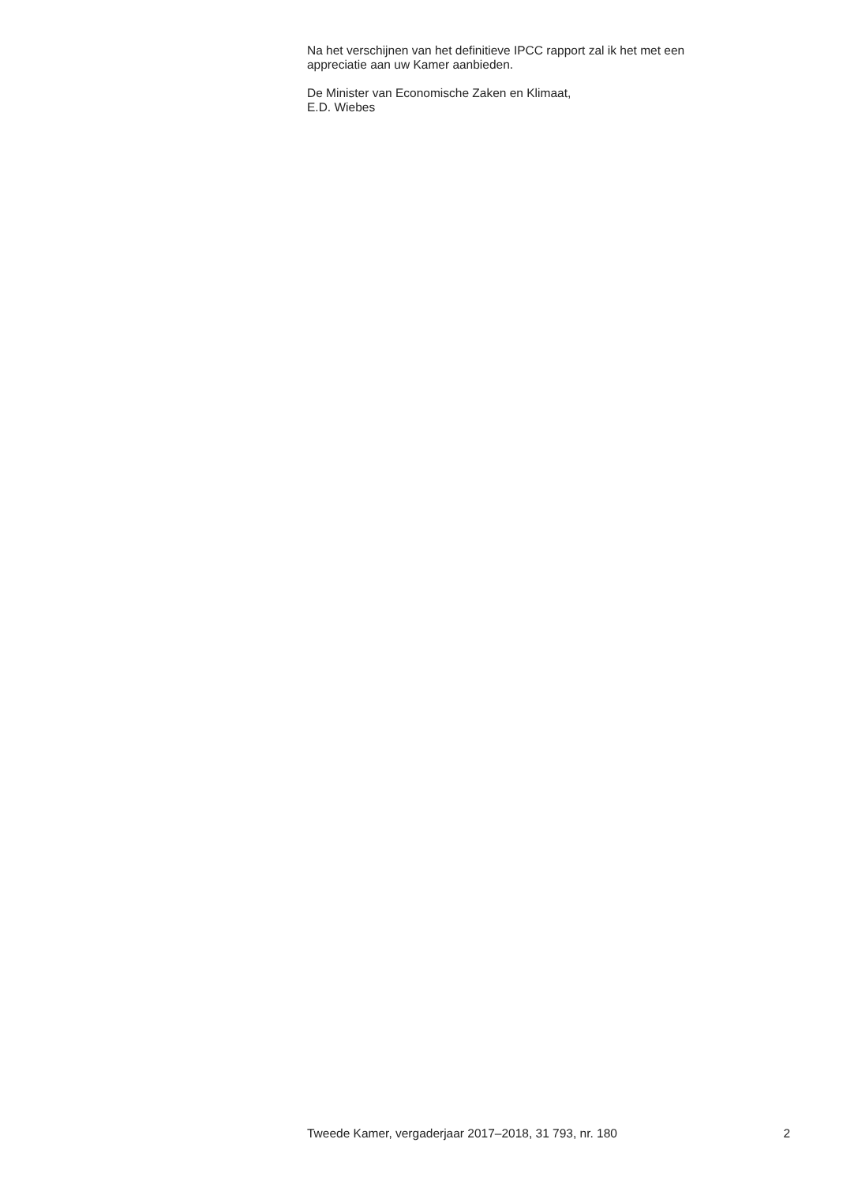Na het verschijnen van het definitieve IPCC rapport zal ik het met een
appreciatie aan uw Kamer aanbieden.
De Minister van Economische Zaken en Klimaat,
E.D. Wiebes
Tweede Kamer, vergaderjaar 2017–2018, 31 793, nr. 180 2